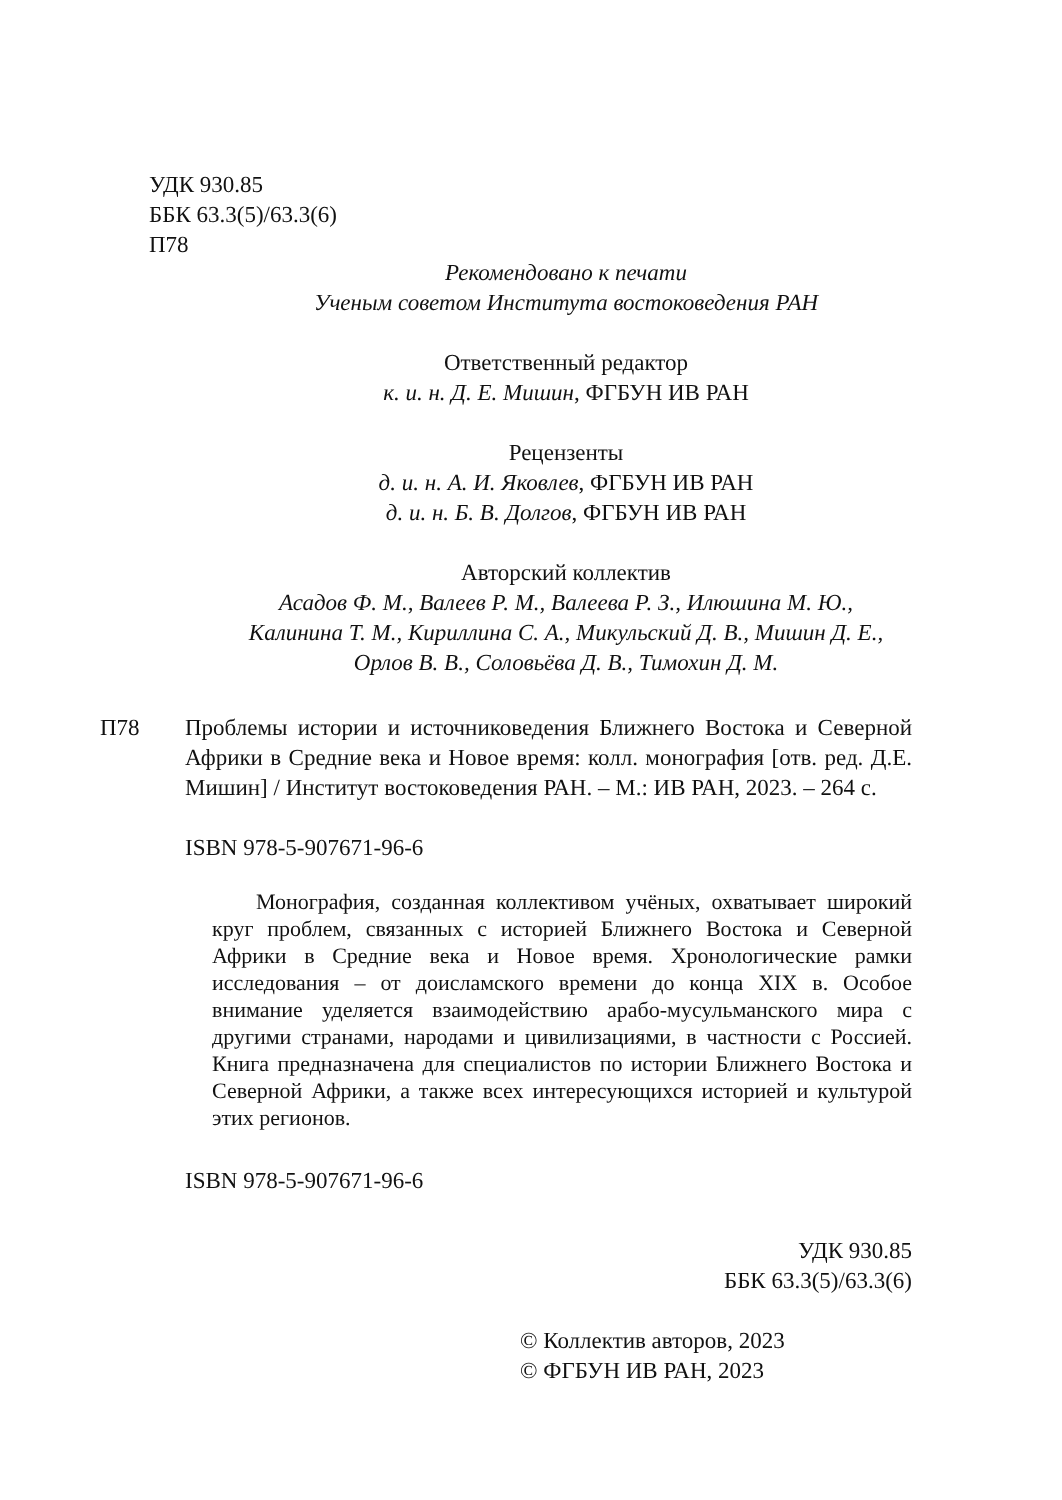УДК 930.85
ББК 63.3(5)/63.3(6)
П78
Рекомендовано к печати
Ученым советом Института востоковедения РАН
Ответственный редактор
к. и. н. Д. Е. Мишин, ФГБУН ИВ РАН
Рецензенты
д. и. н. А. И. Яковлев, ФГБУН ИВ РАН
д. и. н. Б. В. Долгов, ФГБУН ИВ РАН
Авторский коллектив
Асадов Ф. М., Валеев Р. М., Валеева Р. З., Илюшина М. Ю.,
Калинина Т. М., Кириллина С. А., Микульский Д. В., Мишин Д. Е.,
Орлов В. В., Соловьёва Д. В., Тимохин Д. М.
П78 Проблемы истории и источниковедения Ближнего Востока и Северной Африки в Средние века и Новое время: колл. монография [отв. ред. Д.Е. Мишин] / Институт востоковедения РАН. – М.: ИВ РАН, 2023. – 264 с.
ISBN 978-5-907671-96-6
  Монография, созданная коллективом учёных, охватывает широкий круг проблем, связанных с историей Ближнего Востока и Северной Африки в Средние века и Новое время. Хронологические рамки исследования – от доисламского времени до конца XIX в. Особое внимание уделяется взаимодействию арабо-мусульманского мира с другими странами, народами и цивилизациями, в частности с Россией. Книга предназначена для специалистов по истории Ближнего Востока и Северной Африки, а также всех интересующихся историей и культурой этих регионов.
ISBN 978-5-907671-96-6
УДК 930.85
ББК 63.3(5)/63.3(6)
© Коллектив авторов, 2023
© ФГБУН ИВ РАН, 2023